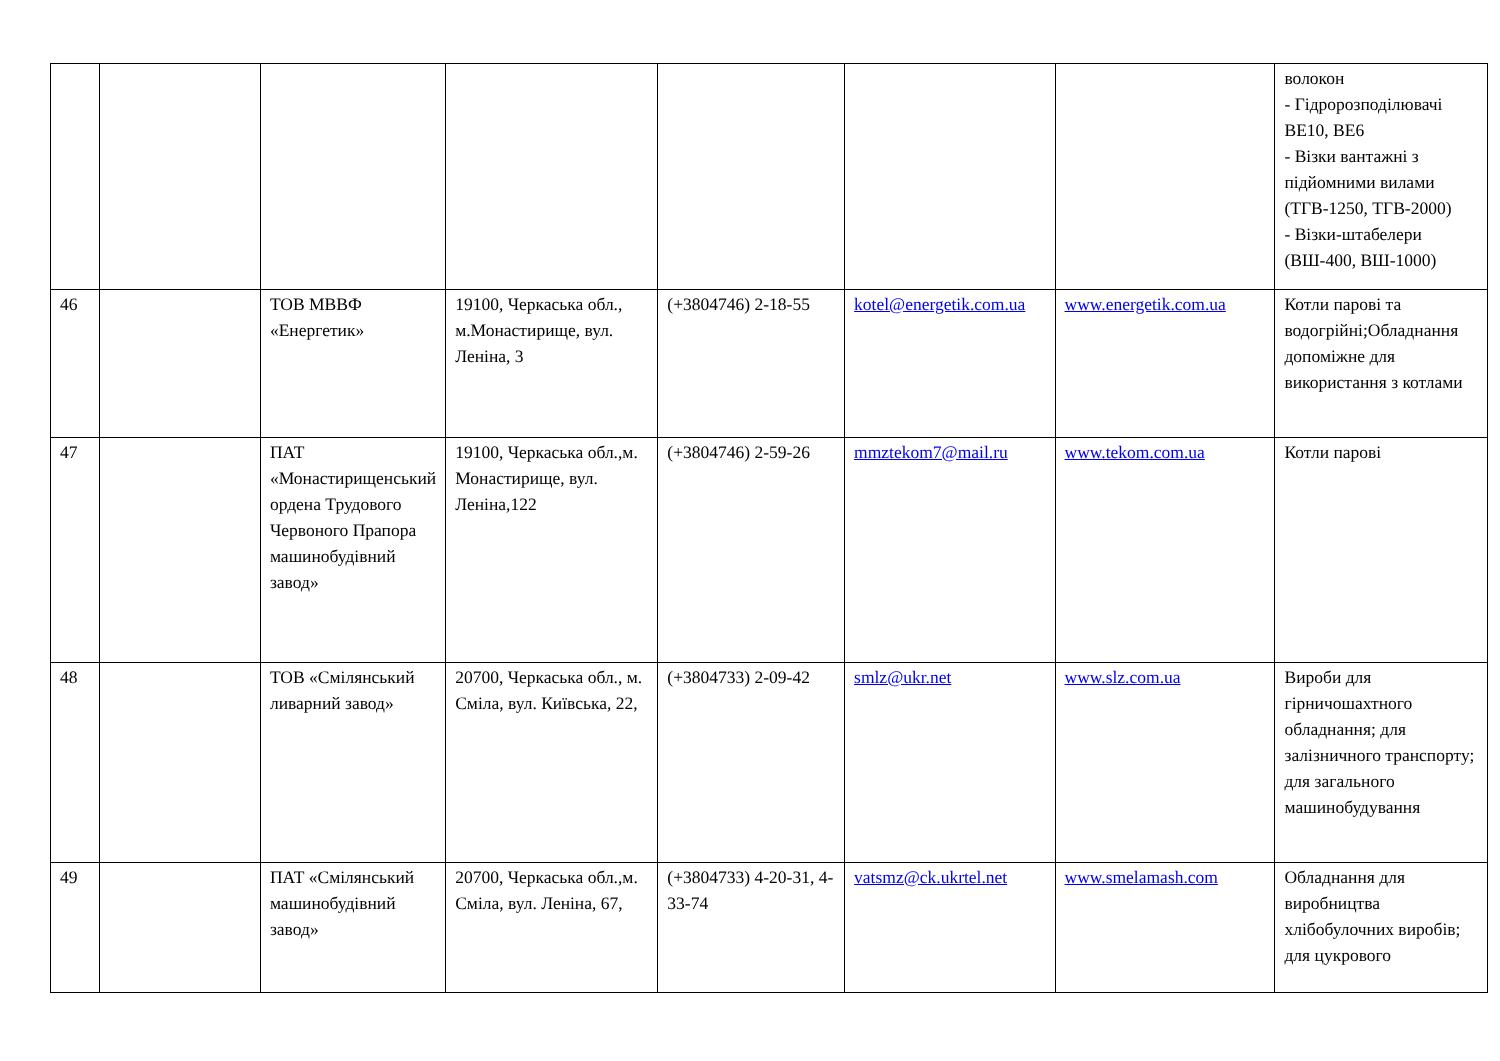| | | | | | | | волокон - Гідророзподілювачі ВЕ10, ВЕ6 - Візки вантажні з підйомними вилами (ТГВ-1250, ТГВ-2000) - Візки-штабелери (ВШ-400, ВШ-1000) |
| 46 | | ТОВ МВВФ «Енергетик» | 19100, Черкаська обл., м.Монастирище, вул. Леніна, 3 | (+3804746) 2-18-55 | kotel@energetik.com.ua | www.energetik.com.ua | Котли парові та водогрійні;Обладнання допоміжне для використання з котлами |
| 47 | | ПАТ «Монастирищенський ордена Трудового Червоного Прапора машинобудівний завод» | 19100, Черкаська обл.,м. Монастирище, вул. Леніна,122 | (+3804746) 2-59-26 | mmztekom7@mail.ru | www.tekom.com.ua | Котли парові |
| 48 | | ТОВ «Смілянський ливарний завод» | 20700, Черкаська обл., м. Сміла, вул. Київська, 22, | (+3804733) 2-09-42 | smlz@ukr.net | www.slz.com.ua | Вироби для гірничошахтного обладнання; для залізничного транспорту; для загального машинобудування |
| 49 | | ПАТ «Смілянський машинобудівний завод» | 20700, Черкаська обл.,м. Сміла, вул. Леніна, 67, | (+3804733) 4-20-31, 4-33-74 | vatsmz@ck.ukrtel.net | www.smelamash.com | Обладнання для виробництва хлібобулочних виробів; для цукрового |